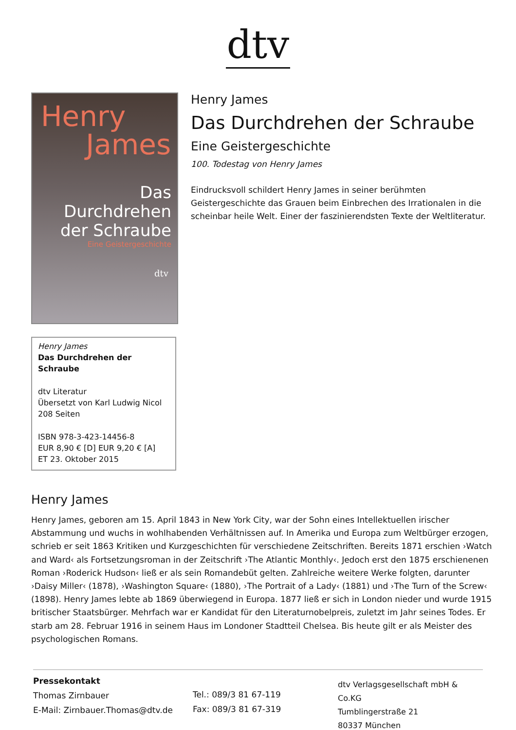dtv
Henry
James
Das
Durchdrehen
der Schraube
Eine Geistergeschichte
dtv
Henry James
Das Durchdrehen der Schraube
dtv Literatur
Übersetzt von Karl Ludwig Nicol
208 Seiten
ISBN 978-3-423-14456-8
EUR 8,90 € [D] EUR 9,20 € [A]
ET 23. Oktober 2015
Henry James
Das Durchdrehen der Schraube
Eine Geistergeschichte
100. Todestag von Henry James
Eindrucksvoll schildert Henry James in seiner berühmten Geistergeschichte das Grauen beim Einbrechen des Irrationalen in die scheinbar heile Welt. Einer der faszinierendsten Texte der Weltliteratur.
Henry James
Henry James, geboren am 15. April 1843 in New York City, war der Sohn eines Intellektuellen irischer Abstammung und wuchs in wohlhabenden Verhältnissen auf. In Amerika und Europa zum Weltbürger erzogen, schrieb er seit 1863 Kritiken und Kurzgeschichten für verschiedene Zeitschriften. Bereits 1871 erschien ›Watch and Ward‹ als Fortsetzungsroman in der Zeitschrift ›The Atlantic Monthly‹. Jedoch erst den 1875 erschienenen Roman ›Roderick Hudson‹ ließ er als sein Romandebüt gelten. Zahlreiche weitere Werke folgten, darunter ›Daisy Miller‹ (1878), ›Washington Square‹ (1880), ›The Portrait of a Lady‹ (1881) und ›The Turn of the Screw‹ (1898). Henry James lebte ab 1869 überwiegend in Europa. 1877 ließ er sich in London nieder und wurde 1915 britischer Staatsbürger. Mehrfach war er Kandidat für den Literaturnobelpreis, zuletzt im Jahr seines Todes. Er starb am 28. Februar 1916 in seinem Haus im Londoner Stadtteil Chelsea. Bis heute gilt er als Meister des psychologischen Romans.
Pressekontakt
Thomas Zirnbauer
E-Mail: Zirnbauer.Thomas@dtv.de
Tel.: 089/3 81 67-119
Fax: 089/3 81 67-319
dtv Verlagsgesellschaft mbH & Co.KG
Tumblingerstraße 21
80337 München